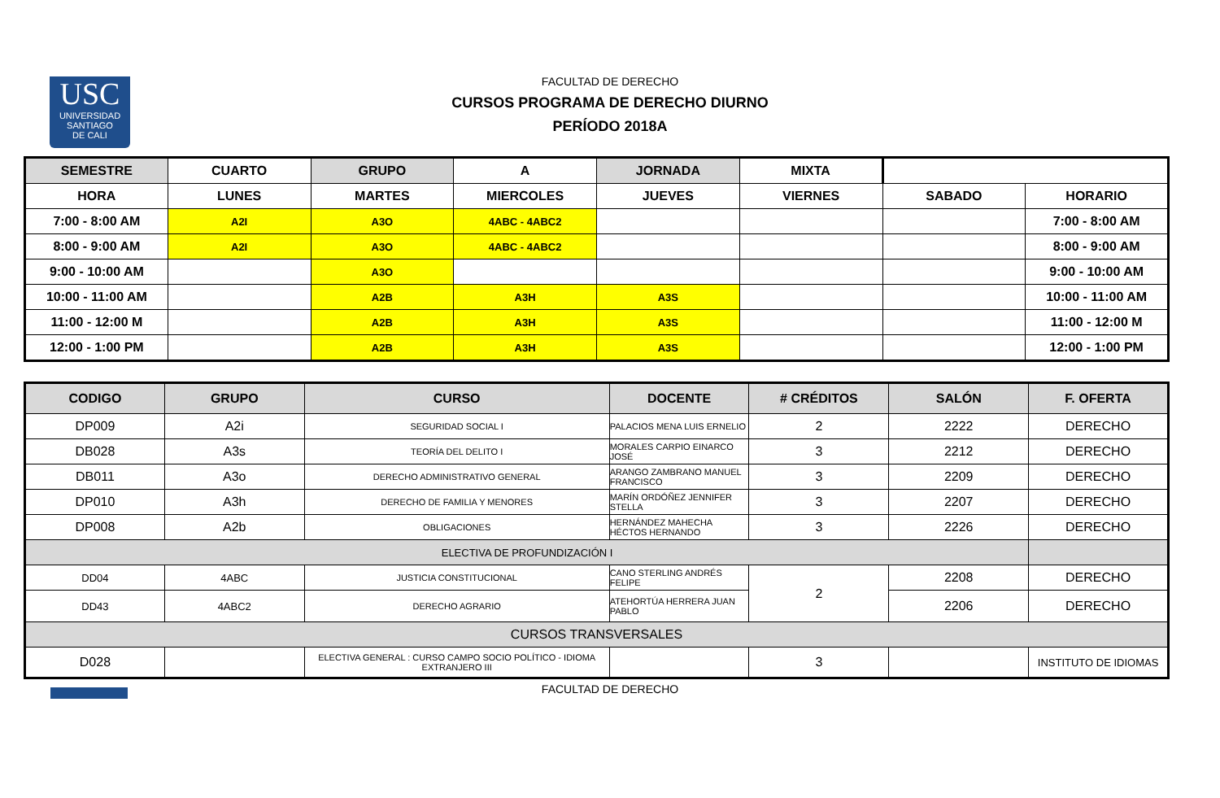USC
UNIVERSIDAD
SANTIAGO
DE CALI
FACULTAD DE DERECHO
CURSOS PROGRAMA DE DERECHO DIURNO
PERÍODO 2018A
| SEMESTRE | CUARTO | GRUPO | A | JORNADA | MIXTA | | |
| HORA | LUNES | MARTES | MIERCOLES | JUEVES | VIERNES | SABADO | HORARIO |
| 7:00 - 8:00 AM | A2I | A3O | 4ABC - 4ABC2 | | | | 7:00 - 8:00 AM |
| 8:00 - 9:00 AM | A2I | A3O | 4ABC - 4ABC2 | | | | 8:00 - 9:00 AM |
| 9:00 - 10:00 AM | | A3O | | | | | 9:00 - 10:00 AM |
| 10:00 - 11:00 AM | | A2B | A3H | A3S | | | 10:00 - 11:00 AM |
| 11:00 - 12:00 M | | A2B | A3H | A3S | | | 11:00 - 12:00 M |
| 12:00 - 1:00 PM | | A2B | A3H | A3S | | | 12:00 - 1:00 PM |
| CODIGO | GRUPO | CURSO | DOCENTE | # CRÉDITOS | SALÓN | F. OFERTA |
| --- | --- | --- | --- | --- | --- | --- |
| DP009 | A2i | SEGURIDAD SOCIAL I | PALACIOS MENA LUIS ERNELIO | 2 | 2222 | DERECHO |
| DB028 | A3s | TEORÍA DEL DELITO I | MORALES CARPIO EINARCO JOSÉ | 3 | 2212 | DERECHO |
| DB011 | A3o | DERECHO ADMINISTRATIVO GENERAL | ARANGO ZAMBRANO MANUEL FRANCISCO | 3 | 2209 | DERECHO |
| DP010 | A3h | DERECHO DE FAMILIA Y MENORES | MARÍN ORDÓÑEZ JENNIFER STELLA | 3 | 2207 | DERECHO |
| DP008 | A2b | OBLIGACIONES | HERNÁNDEZ MAHECHA HÉCTOS HERNANDO | 3 | 2226 | DERECHO |
| ELECTIVA DE PROFUNDIZACIÓN I | | | | | | |
| DD04 | 4ABC | JUSTICIA CONSTITUCIONAL | CANO STERLING ANDRÉS FELIPE | 2 | 2208 | DERECHO |
| DD43 | 4ABC2 | DERECHO AGRARIO | ATEHORTÚA HERRERA JUAN PABLO | | 2206 | DERECHO |
| CURSOS TRANSVERSALES | | | | | | |
| D028 | | ELECTIVA GENERAL : CURSO CAMPO SOCIO POLÍTICO - IDIOMA EXTRANJERO III | | 3 | | INSTITUTO DE IDIOMAS |
FACULTAD DE DERECHO